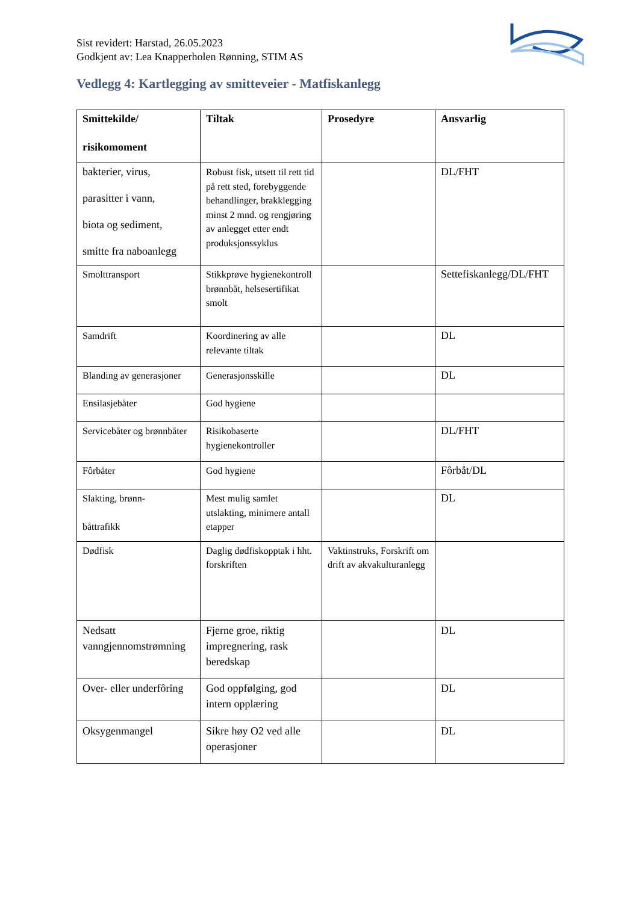Sist revidert: Harstad, 26.05.2023
Godkjent av: Lea Knapperholen Rønning, STIM AS
Vedlegg 4: Kartlegging av smitteveier - Matfiskanlegg
| Smittekilde/ risikomoment | Tiltak | Prosedyre | Ansvarlig |
| --- | --- | --- | --- |
| bakterier, virus, parasitter i vann, biota og sediment, smitte fra naboanlegg | Robust fisk, utsett til rett tid på rett sted, forebyggende behandlinger, brakklegging minst 2 mnd. og rengjøring av anlegget etter endt produksjonssyklus | | DL/FHT |
| Smolttransport | Stikkprøve hygienekontroll brønnbåt, helsesertifikat smolt | | Settefiskanlegg/DL/FHT |
| Samdrift | Koordinering av alle relevante tiltak | | DL |
| Blanding av generasjoner | Generasjonsskille | | DL |
| Ensilasjebåter | God hygiene | | |
| Servicebåter og brønnbåter | Risikobaserte hygienekontroller | | DL/FHT |
| Fôrbåter | God hygiene | | Fôrbåt/DL |
| Slakting, brønn- båttrafikk | Mest mulig samlet utslakting, minimere antall etapper | | DL |
| Dødfisk | Daglig dødfiskopptak i hht. forskriften | Vaktinstruks, Forskrift om drift av akvakulturanlegg | |
| Nedsatt vanngjennomstrømning | Fjerne groe, riktig impregnering, rask beredskap | | DL |
| Over- eller underfôring | God oppfølging, god intern opplæring | | DL |
| Oksygenmangel | Sikre høy O2 ved alle operasjoner | | DL |